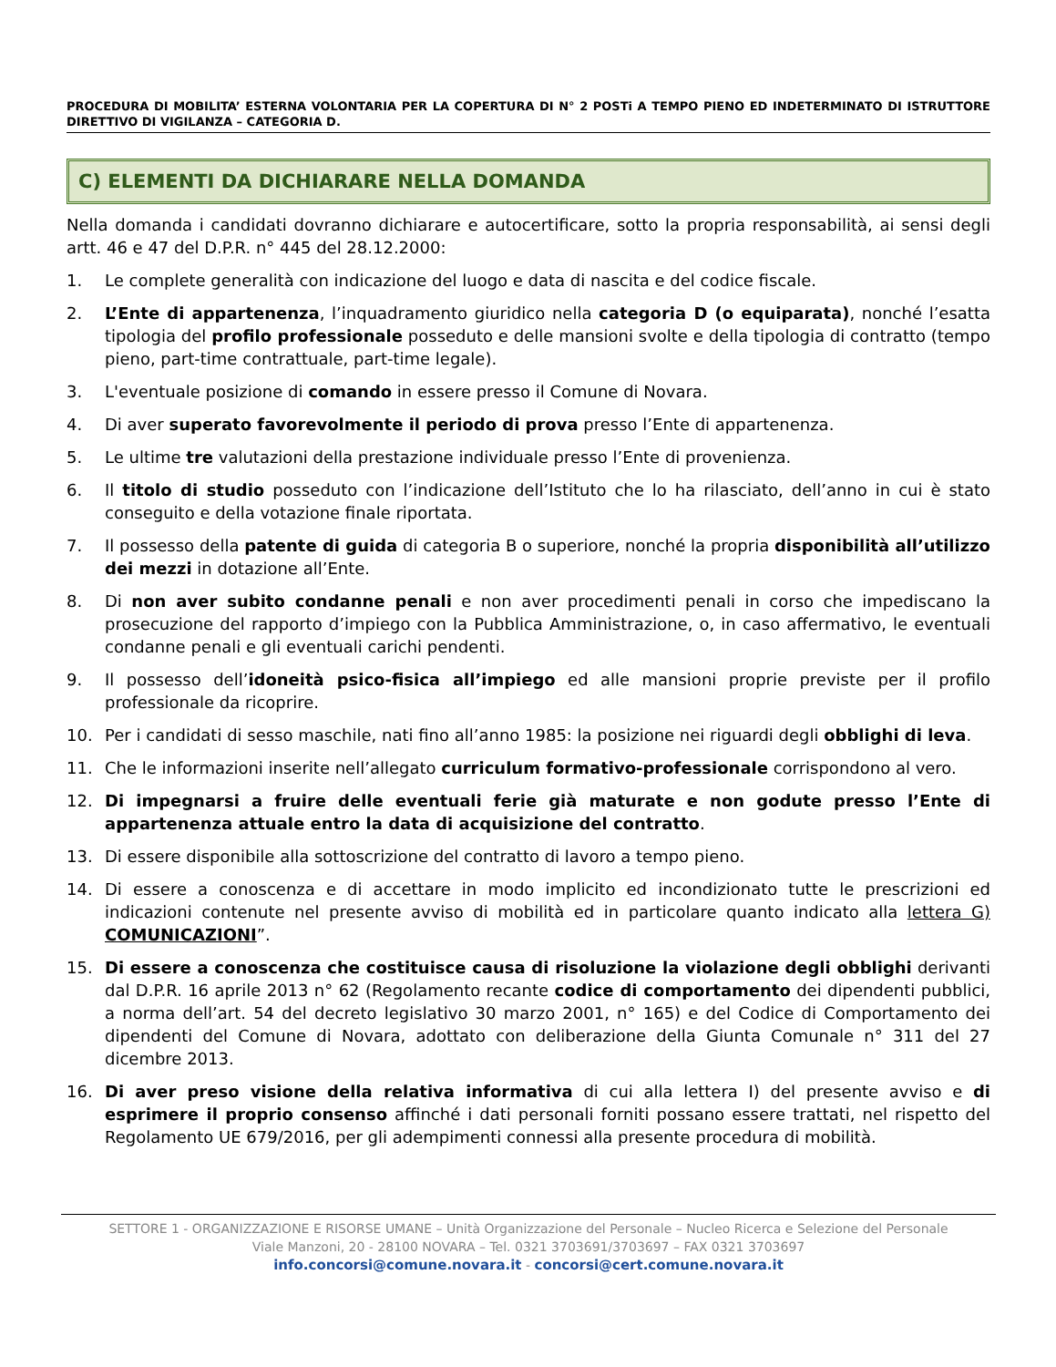PROCEDURA DI MOBILITA’ ESTERNA VOLONTARIA PER LA COPERTURA DI N° 2 POSTi A TEMPO PIENO ED INDETERMINATO DI ISTRUTTORE DIRETTIVO DI VIGILANZA – CATEGORIA D.
C) ELEMENTI DA DICHIARARE NELLA DOMANDA
Nella domanda i candidati dovranno dichiarare e autocertificare, sotto la propria responsabilità, ai sensi degli artt. 46 e 47 del D.P.R. n° 445 del 28.12.2000:
1. Le complete generalità con indicazione del luogo e data di nascita e del codice fiscale.
2. L’Ente di appartenenza, l’inquadramento giuridico nella categoria D (o equiparata), nonché l’esatta tipologia del profilo professionale posseduto e delle mansioni svolte e della tipologia di contratto (tempo pieno, part-time contrattuale, part-time legale).
3. L'eventuale posizione di comando in essere presso il Comune di Novara.
4. Di aver superato favorevolmente il periodo di prova presso l’Ente di appartenenza.
5. Le ultime tre valutazioni della prestazione individuale presso l’Ente di provenienza.
6. Il titolo di studio posseduto con l’indicazione dell’Istituto che lo ha rilasciato, dell’anno in cui è stato conseguito e della votazione finale riportata.
7. Il possesso della patente di guida di categoria B o superiore, nonché la propria disponibilità all’utilizzo dei mezzi in dotazione all’Ente.
8. Di non aver subito condanne penali e non aver procedimenti penali in corso che impediscano la prosecuzione del rapporto d’impiego con la Pubblica Amministrazione, o, in caso affermativo, le eventuali condanne penali e gli eventuali carichi pendenti.
9. Il possesso dell’idoneità psico-fisica all’impiego ed alle mansioni proprie previste per il profilo professionale da ricoprire.
10. Per i candidati di sesso maschile, nati fino all’anno 1985: la posizione nei riguardi degli obblighi di leva.
11. Che le informazioni inserite nell’allegato curriculum formativo-professionale corrispondono al vero.
12. Di impegnarsi a fruire delle eventuali ferie già maturate e non godute presso l’Ente di appartenenza attuale entro la data di acquisizione del contratto.
13. Di essere disponibile alla sottoscrizione del contratto di lavoro a tempo pieno.
14. Di essere a conoscenza e di accettare in modo implicito ed incondizionato tutte le prescrizioni ed indicazioni contenute nel presente avviso di mobilità ed in particolare quanto indicato alla lettera G) COMUNICAZIONI”.
15. Di essere a conoscenza che costituisce causa di risoluzione la violazione degli obblighi derivanti dal D.P.R. 16 aprile 2013 n° 62 (Regolamento recante codice di comportamento dei dipendenti pubblici, a norma dell’art. 54 del decreto legislativo 30 marzo 2001, n° 165) e del Codice di Comportamento dei dipendenti del Comune di Novara, adottato con deliberazione della Giunta Comunale n° 311 del 27 dicembre 2013.
16. Di aver preso visione della relativa informativa di cui alla lettera I) del presente avviso e di esprimere il proprio consenso affinché i dati personali forniti possano essere trattati, nel rispetto del Regolamento UE 679/2016, per gli adempimenti connessi alla presente procedura di mobilità.
SETTORE 1 - ORGANIZZAZIONE E RISORSE UMANE – Unità Organizzazione del Personale – Nucleo Ricerca e Selezione del Personale
Viale Manzoni, 20 - 28100 NOVARA – Tel. 0321 3703691/3703697 – FAX 0321 3703697
info.concorsi@comune.novara.it - concorsi@cert.comune.novara.it